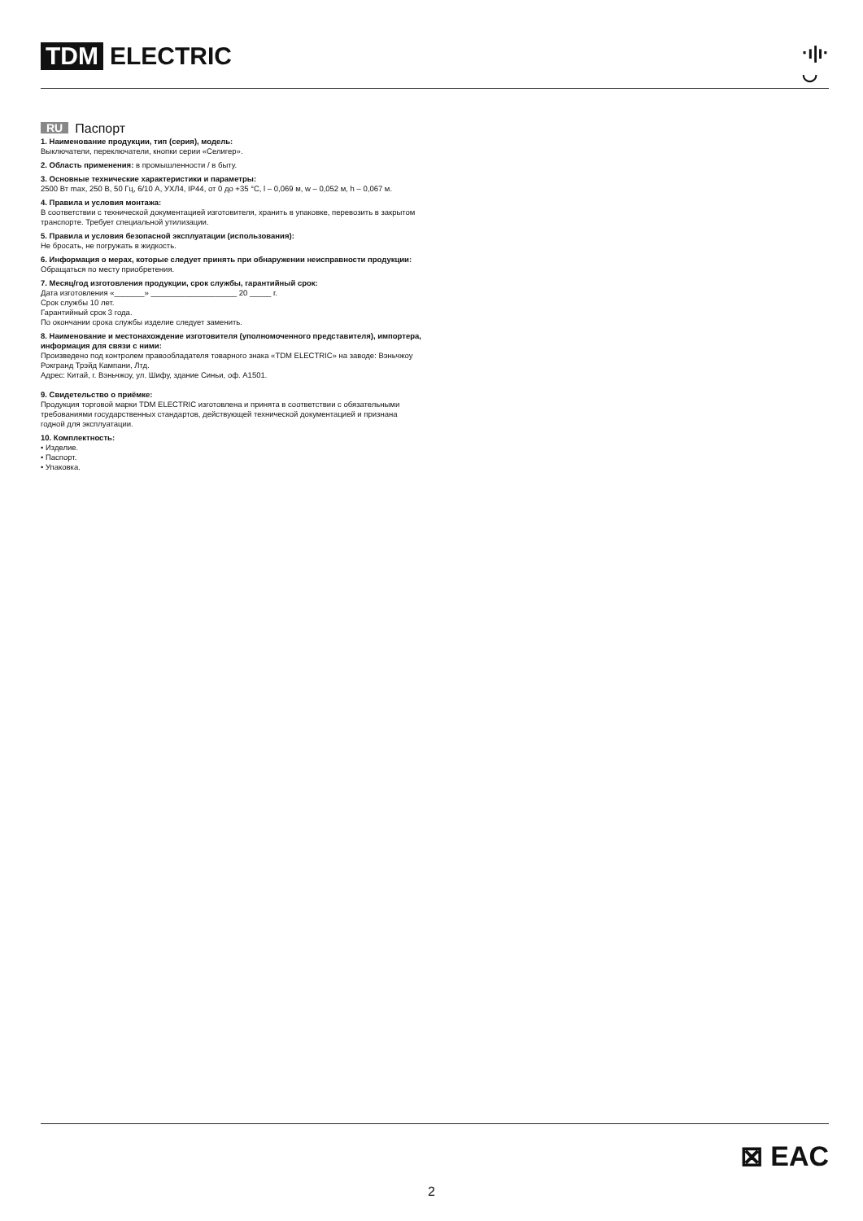TDM ELECTRIC
·ı|ı·
◡
RU Паспорт
1. Наименование продукции, тип (серия), модель:
Выключатели, переключатели, кнопки серии «Селигер».
2. Область применения: в промышленности / в быту.
3. Основные технические характеристики и параметры:
2500 Вт max, 250 В, 50 Гц, 6/10 А, УХЛ4, IP44, от 0 до +35 °С, l – 0,069 м, w – 0,052 м, h – 0,067 м.
4. Правила и условия монтажа:
В соответствии с технической документацией изготовителя, хранить в упаковке, перевозить в закрытом транспорте. Требует специальной утилизации.
5. Правила и условия безопасной эксплуатации (использования):
Не бросать, не погружать в жидкость.
6. Информация о мерах, которые следует принять при обнаружении неисправности продукции:
Обращаться по месту приобретения.
7. Месяц/год изготовления продукции, срок службы, гарантийный срок:
Дата изготовления «_______» ____________________ 20 _____ г.
Срок службы 10 лет.
Гарантийный срок 3 года.
По окончании срока службы изделие следует заменить.
8. Наименование и местонахождение изготовителя (уполномоченного представителя), импортера, информация для связи с ними:
Произведено под контролем правообладателя товарного знака «TDM ELECTRIC» на заводе: Вэньчжоу Рокгранд Трэйд Кампани, Лтд.
Адрес: Китай, г. Вэньчжоу, ул. Шифу, здание Синьи, оф. А1501.
9. Свидетельство о приёмке:
Продукция торговой марки TDM ELECTRIC изготовлена и принята в соответствии с обязательными требованиями государственных стандартов, действующей технической документацией и признана годной для эксплуатации.
10. Комплектность:
• Изделие.
• Паспорт.
• Упаковка.
⊠ EAC
2